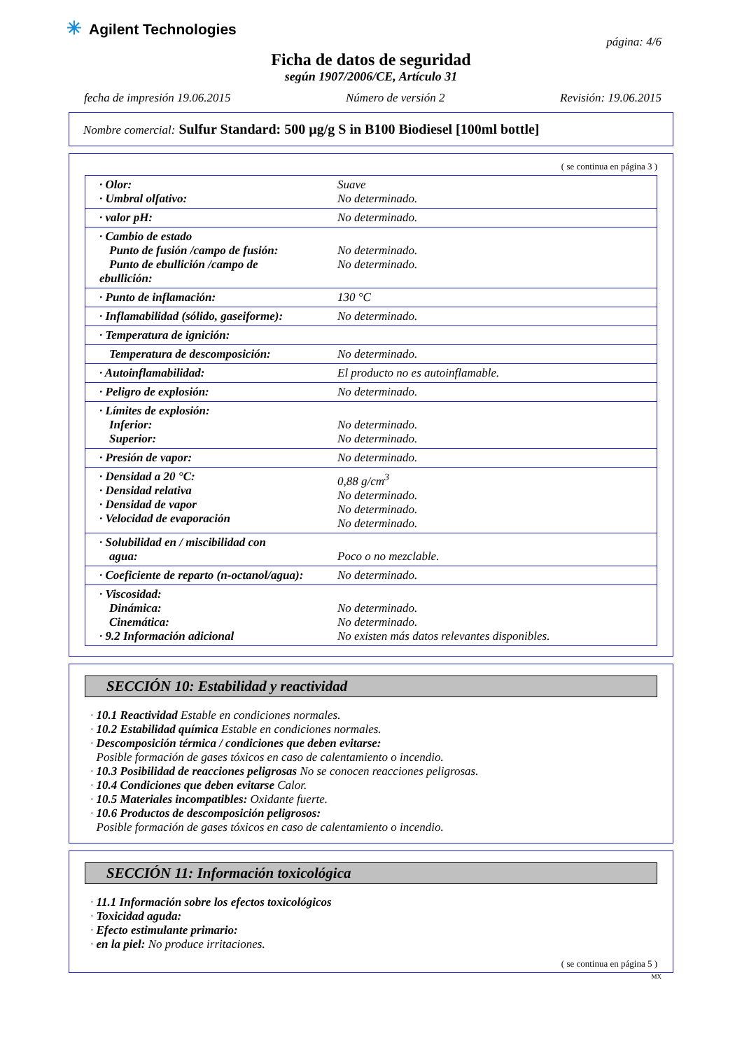✳ Agilent Technologies
página: 4/6
Ficha de datos de seguridad
según 1907/2006/CE, Artículo 31
fecha de impresión 19.06.2015 Número de versión 2 Revisión: 19.06.2015
Nombre comercial: Sulfur Standard: 500 µg/g S in B100 Biodiesel [100ml bottle]
( se continua en página 3 )
| · Olor: · Umbral olfativo: | Suave No determinado. |
| · valor pH: | No determinado. |
| · Cambio de estado Punto de fusión /campo de fusión: Punto de ebullición /campo de ebullición: | No determinado. No determinado. |
| · Punto de inflamación: | 130 °C |
| · Inflamabilidad (sólido, gaseiforme): | No determinado. |
| · Temperatura de ignición: | |
| Temperatura de descomposición: | No determinado. |
| · Autoinflamabilidad: | El producto no es autoinflamable. |
| · Peligro de explosión: | No determinado. |
| · Límites de explosión: Inferior: Superior: | No determinado. No determinado. |
| · Presión de vapor: | No determinado. |
| · Densidad a 20 °C: · Densidad relativa · Densidad de vapor · Velocidad de evaporación | 0,88 g/cm<sup>3</sup> No determinado. No determinado. No determinado. |
| · Solubilidad en / miscibilidad con agua: | Poco o no mezclable. |
| · Coeficiente de reparto (n-octanol/agua): | No determinado. |
| · Viscosidad: Dinámica: Cinemática: · 9.2 Información adicional | No determinado. No determinado. No existen más datos relevantes disponibles. |
SECCIÓN 10: Estabilidad y reactividad
· 10.1 Reactividad Estable en condiciones normales.
· 10.2 Estabilidad química Estable en condiciones normales.
· Descomposición térmica / condiciones que deben evitarse:
Posible formación de gases tóxicos en caso de calentamiento o incendio.
· 10.3 Posibilidad de reacciones peligrosas No se conocen reacciones peligrosas.
· 10.4 Condiciones que deben evitarse Calor.
· 10.5 Materiales incompatibles: Oxidante fuerte.
· 10.6 Productos de descomposición peligrosos:
Posible formación de gases tóxicos en caso de calentamiento o incendio.
SECCIÓN 11: Información toxicológica
· 11.1 Información sobre los efectos toxicológicos
· Toxicidad aguda:
· Efecto estimulante primario:
· en la piel: No produce irritaciones.
( se continua en página 5 )
MX